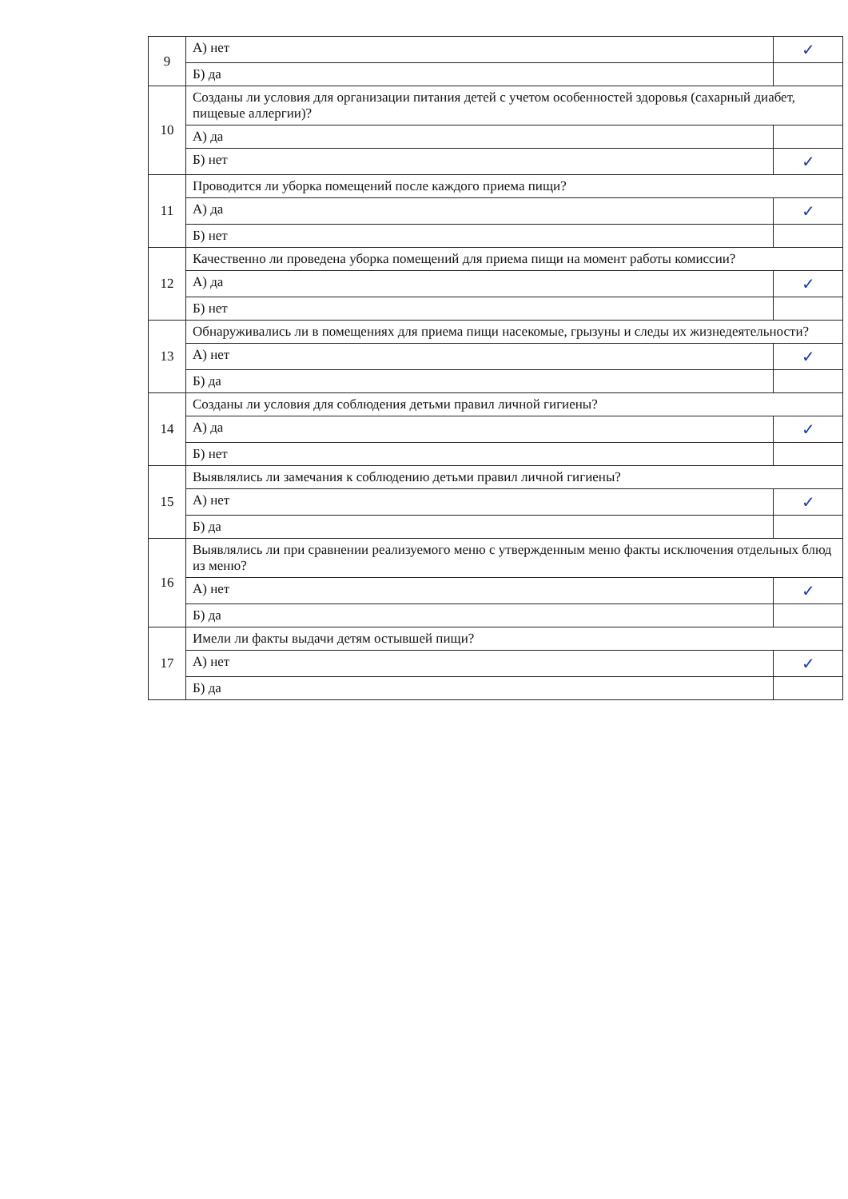| 9 | А) нет | ✓ |
| | Б) да | |
| 10 | Созданы ли условия для организации питания детей с учетом особенностей здоровья (сахарный диабет, пищевые аллергии)? | |
| | А) да | |
| | Б) нет | ✓ |
| 11 | Проводится ли уборка помещений после каждого приема пищи? | |
| | А) да | ✓ |
| | Б) нет | |
| 12 | Качественно ли проведена уборка помещений для приема пищи на момент работы комиссии? | |
| | А) да | ✓ |
| | Б) нет | |
| 13 | Обнаруживались ли в помещениях для приема пищи насекомые, грызуны и следы их жизнедеятельности? | |
| | А) нет | ✓ |
| | Б) да | |
| 14 | Созданы ли условия для соблюдения детьми правил личной гигиены? | |
| | А) да | ✓ |
| | Б) нет | |
| 15 | Выявлялись ли замечания к соблюдению детьми правил личной гигиены? | |
| | А) нет | ✓ |
| | Б) да | |
| 16 | Выявлялись ли при сравнении реализуемого меню с утвержденным меню факты исключения отдельных блюд из меню? | |
| | А) нет | ✓ |
| | Б) да | |
| 17 | Имели ли факты выдачи детям остывшей пищи? | |
| | А) нет | ✓ |
| | Б) да | |